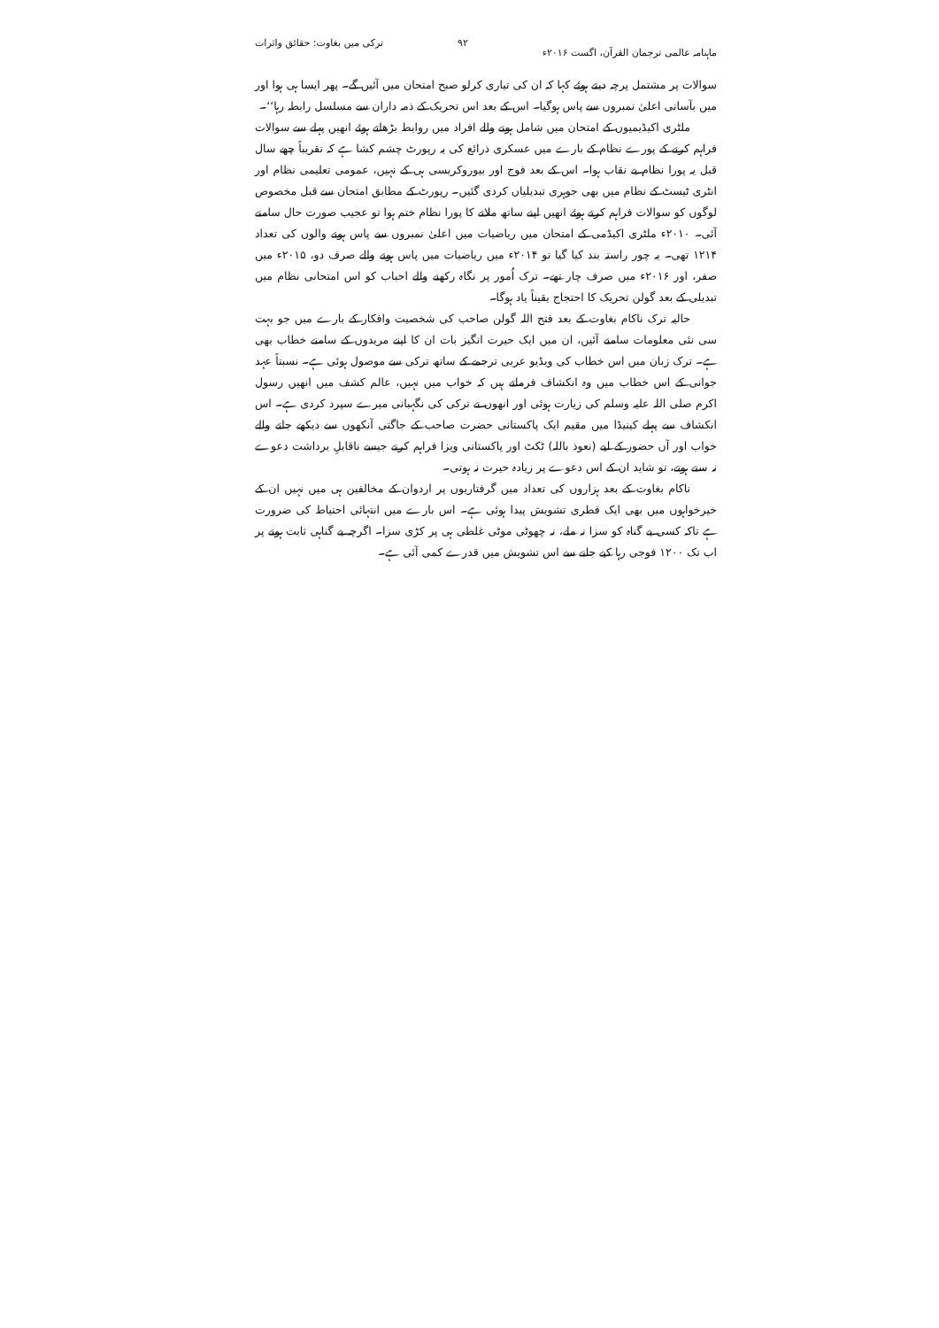ماہنامہ عالمی ترجمان القرآن، اگست ۲۰۱۶ء ۹۲ ترکی میں بغاوت: حقائق واثرات
سوالات پر مشتمل پرچہ دیتے ہوئے کہا کہ ان کی تیاری کرلو صبح امتحان میں آئیں گے۔ پھر ایسا ہی ہوا اور میں بآسانی اعلیٰ نمبروں سے پاس ہوگیا۔ اس کے بعد اس تحریک کے ذمہ داران سے مسلسل رابطہ رہا‘‘۔
ملٹری اکیڈیمیوں کے امتحان میں شامل ہونے والے افراد میں روابط بڑھاتے ہوئے انھیں پہلے سے سوالات فراہم کرنے کے پورے نظام کے بارے میں عسکری ذرائع کی یہ رپورٹ چشم کشا ہے کہ تقریباً چھے سال قبل یہ پورا نظام بے نقاب ہوا۔ اس کے بعد فوج اور بیوروکریسی ہی کے نہیں، عمومی تعلیمی نظام اور انٹری ٹیسٹ کے نظام میں بھی جوہری تبدیلیاں کردی گئیں۔ رپورٹ کے مطابق امتحان سے قبل مخصوص لوگوں کو سوالات فراہم کرتے ہوئے انھیں اپنے ساتھ ملانے کا پورا نظام ختم ہوا تو عجیب صورت حال سامنے آئی۔ ۲۰۱۰ء ملٹری اکیڈمی کے امتحان میں ریاضیات میں اعلیٰ نمبروں سے پاس ہونے والوں کی تعداد ۱۲۱۴ تھی۔ یہ چور راستہ بند کیا گیا تو ۲۰۱۴ء میں ریاضیات میں پاس ہونے والے صرف دو، ۲۰۱۵ء میں صفر، اور ۲۰۱۶ء میں صرف چار تھے۔ ترک اُمور پر نگاہ رکھنے والے احباب کو اس امتحانی نظام میں تبدیلی کے بعد گولن تحریک کا احتجاج یقیناً یاد ہوگا۔
حالیہ ترک ناکام بغاوت کے بعد فتح اللہ گولن صاحب کی شخصیت وافکار کے بارے میں جو بہت سی نئی معلومات سامنے آئیں، ان میں ایک حیرت انگیز بات ان کا اپنے مریدوں کے سامنے خطاب بھی ہے۔ ترک زبان میں اس خطاب کی ویڈیو عربی ترجمے کے ساتھ ترکی سے موصول ہوئی ہے۔ نسبتاً عہد جوانی کے اس خطاب میں وہ انکشاف فرماتے ہیں کہ خواب میں نہیں، عالم کشف میں انھیں رسول اکرم صلی اللہ علیہ وسلم کی زیارت ہوئی اور انھوں نے ترکی کی نگہبانی میرے سپرد کردی ہے۔ اس انکشاف سے پہلے کینیڈا میں مقیم ایک پاکستانی حضرت صاحب کے جاگتی آنکھوں سے دیکھے جانے والے خواب اور آں حضور کے لیے (نعوذ باللہ) ٹکٹ اور پاکستانی ویزا فراہم کرنے جیسے ناقابلِ برداشت دعوے نہ سنے ہوتے، تو شاید ان کے اس دعوے پر زیادہ حیرت نہ ہوتی۔
ناکام بغاوت کے بعد ہزاروں کی تعداد میں گرفتاریوں پر اردوان کے مخالفین ہی میں نہیں ان کے خیرخواہوں میں بھی ایک فطری تشویش پیدا ہوئی ہے۔ اس بارے میں انتہائی احتیاط کی ضرورت ہے تاکہ کسی بے گناہ کو سزا نہ ملے، نہ چھوٹی موٹی غلطی ہی پر کڑی سزا۔ اگرچہ بے گناہی ثابت ہونے پر اب تک ۱۲۰۰ فوجی رہا کیے جانے سے اس تشویش میں قدرے کمی آئی ہے۔